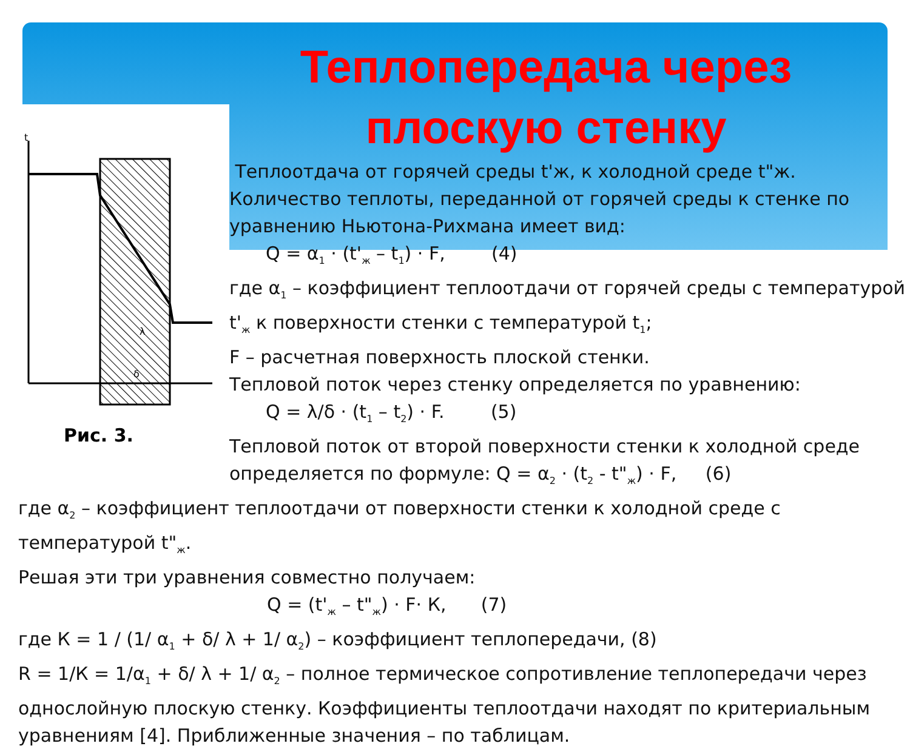t
δ
λ
Теплопередача через
плоскую стенку
Теплоотдача от горячей среды t'ж, к холодной среде t"ж.
Количество теплоты, переданной от горячей среды к стенке по уравнению Ньютона-Рихмана имеет вид:
Q = α<sub>1</sub> · (t'<sub>ж</sub> – t<sub>1</sub>) · F, (4)
где α<sub>1</sub> – коэффициент теплоотдачи от горячей среды с температурой t'<sub>ж</sub> к поверхности стенки с температурой t<sub>1</sub>;
F – расчетная поверхность плоской стенки.
Тепловой поток через стенку определяется по уравнению:
Q = λ/δ · (t<sub>1</sub> – t<sub>2</sub>) · F. (5)
Тепловой поток от второй поверхности стенки к холодной среде определяется по формуле: Q = α<sub>2</sub> · (t<sub>2</sub> - t"<sub>ж</sub>) · F, (6)
Рис. 3.
где α<sub>2</sub> – коэффициент теплоотдачи от поверхности стенки к холодной среде с температурой t"<sub>ж</sub>.
Решая эти три уравнения совместно получаем:
Q = (t'<sub>ж</sub> – t"<sub>ж</sub>) · F· К, (7)
где К = 1 / (1/ α<sub>1</sub> + δ/ λ + 1/ α<sub>2</sub>) – коэффициент теплопередачи, (8)
R = 1/К = 1/α<sub>1</sub> + δ/ λ + 1/ α<sub>2</sub> – полное термическое сопротивление теплопередачи через однослойную плоскую стенку. Коэффициенты теплоотдачи находят по критериальным уравнениям [4]. Приближенные значения – по таблицам.